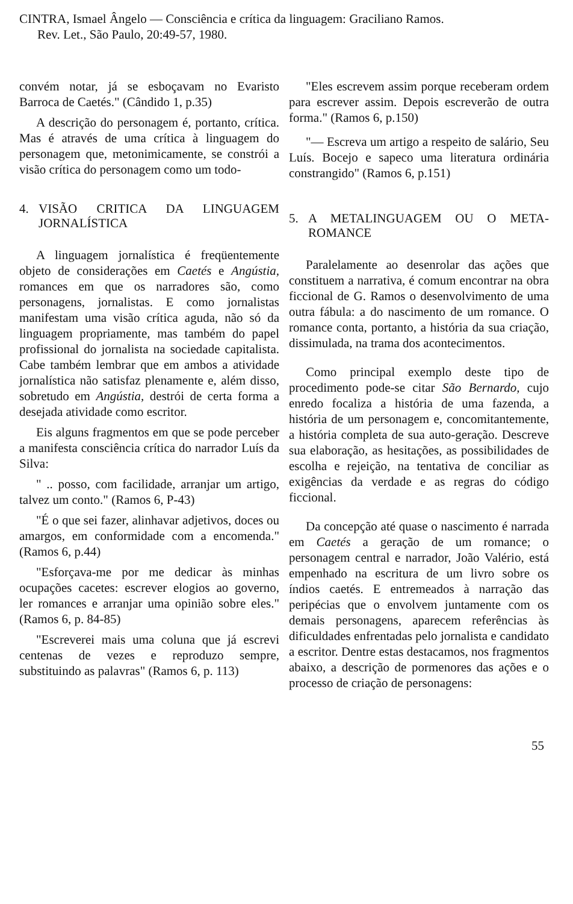CINTRA, Ismael Ângelo — Consciência e crítica da linguagem: Graciliano Ramos.
Rev. Let., São Paulo, 20:49-57, 1980.
convém notar, já se esboçavam no Evaristo Barroca de Caetés." (Cândido 1, p.35)
A descrição do personagem é, portanto, crítica. Mas é através de uma crítica à linguagem do personagem que, metonimicamente, se constrói a visão crítica do personagem como um todo-
4. VISÃO CRITICA DA LINGUAGEM JORNALÍSTICA
A linguagem jornalística é freqüentemente objeto de considerações em Caetés e Angústia, romances em que os narradores são, como personagens, jornalistas. E como jornalistas manifestam uma visão crítica aguda, não só da linguagem propriamente, mas também do papel profissional do jornalista na sociedade capitalista. Cabe também lembrar que em ambos a atividade jornalística não satisfaz plenamente e, além disso, sobretudo em Angústia, destrói de certa forma a desejada atividade como escritor.
Eis alguns fragmentos em que se pode perceber a manifesta consciência crítica do narrador Luís da Silva:
" .. posso, com facilidade, arranjar um artigo, talvez um conto." (Ramos 6, P-43)
"É o que sei fazer, alinhavar adjetivos, doces ou amargos, em conformidade com a encomenda." (Ramos 6, p.44)
"Esforçava-me por me dedicar às minhas ocupações cacetes: escrever elogios ao governo, ler romances e arranjar uma opinião sobre eles." (Ramos 6, p. 84-85)
"Escreverei mais uma coluna que já escrevi centenas de vezes e reproduzo sempre, substituindo as palavras" (Ramos 6, p. 113)
"Eles escrevem assim porque receberam ordem para escrever assim. Depois escreverão de outra forma." (Ramos 6, p.150)
"— Escreva um artigo a respeito de salário, Seu Luís. Bocejo e sapeco uma literatura ordinária constrangido" (Ramos 6, p.151)
5. A METALINGUAGEM OU O META-ROMANCE
Paralelamente ao desenrolar das ações que constituem a narrativa, é comum encontrar na obra ficcional de G. Ramos o desenvolvimento de uma outra fábula: a do nascimento de um romance. O romance conta, portanto, a história da sua criação, dissimulada, na trama dos acontecimentos.
Como principal exemplo deste tipo de procedimento pode-se citar São Bernardo, cujo enredo focaliza a história de uma fazenda, a história de um personagem e, concomitantemente, a história completa de sua auto-geração. Descreve sua elaboração, as hesitações, as possibilidades de escolha e rejeição, na tentativa de conciliar as exigências da verdade e as regras do código ficcional.
Da concepção até quase o nascimento é narrada em Caetés a geração de um romance; o personagem central e narrador, João Valério, está empenhado na escritura de um livro sobre os índios caetés. E entremeados à narração das peripécias que o envolvem juntamente com os demais personagens, aparecem referências às dificuldades enfrentadas pelo jornalista e candidato a escritor. Dentre estas destacamos, nos fragmentos abaixo, a descrição de pormenores das ações e o processo de criação de personagens:
55